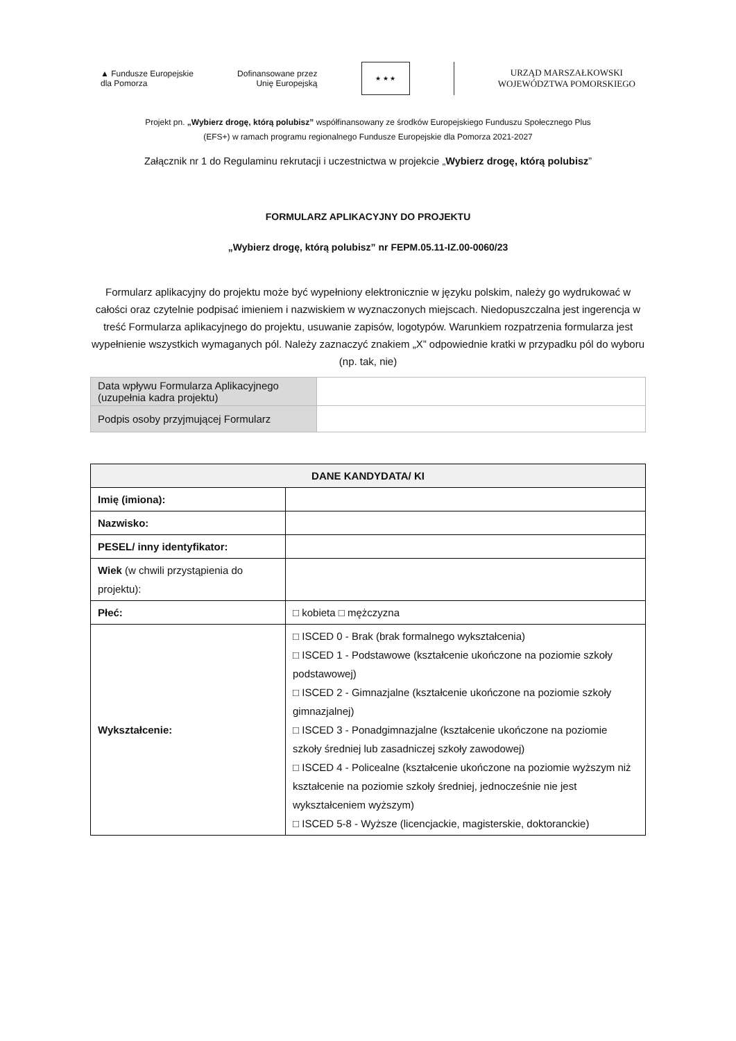▲ Fundusze Europejskie
dla Pomorza
Dofinansowane przez
Unię Europejską
★ ★ ★
URZĄD MARSZAŁKOWSKI
WOJEWÓDZTWA POMORSKIEGO
Projekt pn. „Wybierz drogę, którą polubisz” współfinansowany ze środków Europejskiego Funduszu Społecznego Plus
(EFS+) w ramach programu regionalnego Fundusze Europejskie dla Pomorza 2021-2027
Załącznik nr 1 do Regulaminu rekrutacji i uczestnictwa w projekcie „Wybierz drogę, którą polubisz”
FORMULARZ APLIKACYJNY DO PROJEKTU
„Wybierz drogę, którą polubisz” nr FEPM.05.11-IZ.00-0060/23
Formularz aplikacyjny do projektu może być wypełniony elektronicznie w języku polskim, należy go wydrukować w całości oraz czytelnie podpisać imieniem i nazwiskiem w wyznaczonych miejscach. Niedopuszczalna jest ingerencja w treść Formularza aplikacyjnego do projektu, usuwanie zapisów, logotypów. Warunkiem rozpatrzenia formularza jest wypełnienie wszystkich wymaganych pól. Należy zaznaczyć znakiem „X” odpowiednie kratki w przypadku pól do wyboru (np. tak, nie)
| Data wpływu Formularza Aplikacyjnego (uzupełnia kadra projektu) | |
| Podpis osoby przyjmującej Formularz | |
| DANE KANDYDATA/ KI | |
| --- | --- |
| Imię (imiona): | |
| Nazwisko: | |
| PESEL/ inny identyfikator: | |
| Wiek (w chwili przystąpienia do projektu): | |
| Płeć: | □ kobieta □ mężczyzna |
| Wykształcenie: | □ ISCED 0 - Brak (brak formalnego wykształcenia) □ ISCED 1 - Podstawowe (kształcenie ukończone na poziomie szkoły podstawowej) □ ISCED 2 - Gimnazjalne (kształcenie ukończone na poziomie szkoły gimnazjalnej) □ ISCED 3 - Ponadgimnazjalne (kształcenie ukończone na poziomie szkoły średniej lub zasadniczej szkoły zawodowej) □ ISCED 4 - Policealne (kształcenie ukończone na poziomie wyższym niż kształcenie na poziomie szkoły średniej, jednocześnie nie jest wykształceniem wyższym) □ ISCED 5-8 - Wyższe (licencjackie, magisterskie, doktoranckie) |